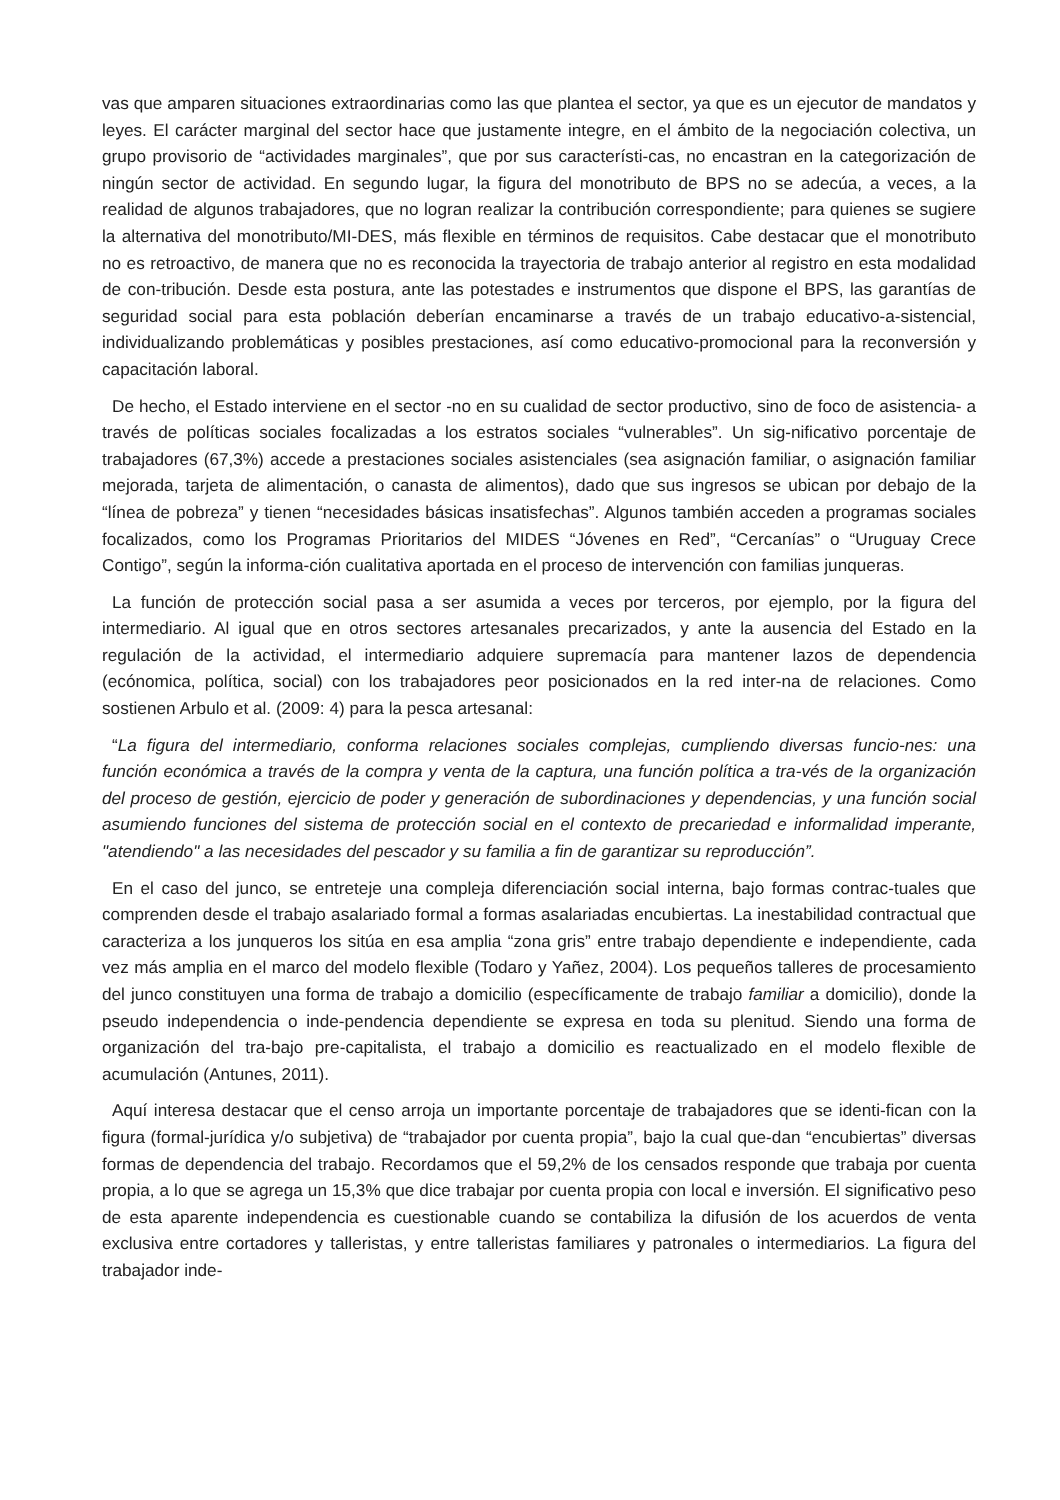vas que amparen situaciones extraordinarias como las que plantea el sector, ya que es un ejecutor de mandatos y leyes. El carácter marginal del sector hace que justamente integre, en el ámbito de la negociación colectiva, un grupo provisorio de “actividades marginales”, que por sus característi-cas, no encastran en la categorización de ningún sector de actividad. En segundo lugar, la figura del monotributo de BPS no se adecúa, a veces, a la realidad de algunos trabajadores, que no logran realizar la contribución correspondiente; para quienes se sugiere la alternativa del monotributo/MI-DES, más flexible en términos de requisitos. Cabe destacar que el monotributo no es retroactivo, de manera que no es reconocida la trayectoria de trabajo anterior al registro en esta modalidad de con-tribución. Desde esta postura, ante las potestades e instrumentos que dispone el BPS, las garantías de seguridad social para esta población deberían encaminarse a través de un trabajo educativo-a-sistencial, individualizando problemáticas y posibles prestaciones, así como educativo-promocional para la reconversión y capacitación laboral.
De hecho, el Estado interviene en el sector -no en su cualidad de sector productivo, sino de foco de asistencia- a través de políticas sociales focalizadas a los estratos sociales “vulnerables”. Un sig-nificativo porcentaje de trabajadores (67,3%) accede a prestaciones sociales asistenciales (sea asignación familiar, o asignación familiar mejorada, tarjeta de alimentación, o canasta de alimentos), dado que sus ingresos se ubican por debajo de la “línea de pobreza” y tienen “necesidades básicas insatisfechas”. Algunos también acceden a programas sociales focalizados, como los Programas Prioritarios del MIDES “Jóvenes en Red”, “Cercanías” o “Uruguay Crece Contigo”, según la informa-ción cualitativa aportada en el proceso de intervención con familias junqueras.
La función de protección social pasa a ser asumida a veces por terceros, por ejemplo, por la figura del intermediario. Al igual que en otros sectores artesanales precarizados, y ante la ausencia del Estado en la regulación de la actividad, el intermediario adquiere supremacía para mantener lazos de dependencia (ecónomica, política, social) con los trabajadores peor posicionados en la red inter-na de relaciones. Como sostienen Arbulo et al. (2009: 4) para la pesca artesanal:
“La figura del intermediario, conforma relaciones sociales complejas, cumpliendo diversas funcio-nes: una función económica a través de la compra y venta de la captura, una función política a tra-vés de la organización del proceso de gestión, ejercicio de poder y generación de subordinaciones y dependencias, y una función social asumiendo funciones del sistema de protección social en el contexto de precariedad e informalidad imperante, "atendiendo" a las necesidades del pescador y su familia a fin de garantizar su reproducción”.
En el caso del junco, se entreteje una compleja diferenciación social interna, bajo formas contrac-tuales que comprenden desde el trabajo asalariado formal a formas asalariadas encubiertas. La inestabilidad contractual que caracteriza a los junqueros los sitúa en esa amplia “zona gris” entre trabajo dependiente e independiente, cada vez más amplia en el marco del modelo flexible (Todaro y Yañez, 2004). Los pequeños talleres de procesamiento del junco constituyen una forma de trabajo a domicilio (específicamente de trabajo familiar a domicilio), donde la pseudo independencia o inde-pendencia dependiente se expresa en toda su plenitud. Siendo una forma de organización del tra-bajo pre-capitalista, el trabajo a domicilio es reactualizado en el modelo flexible de acumulación (Antunes, 2011).
Aquí interesa destacar que el censo arroja un importante porcentaje de trabajadores que se identi-fican con la figura (formal-jurídica y/o subjetiva) de “trabajador por cuenta propia”, bajo la cual que-dan “encubiertas” diversas formas de dependencia del trabajo. Recordamos que el 59,2% de los censados responde que trabaja por cuenta propia, a lo que se agrega un 15,3% que dice trabajar por cuenta propia con local e inversión. El significativo peso de esta aparente independencia es cuestionable cuando se contabiliza la difusión de los acuerdos de venta exclusiva entre cortadores y talleristas, y entre talleristas familiares y patronales o intermediarios. La figura del trabajador inde-